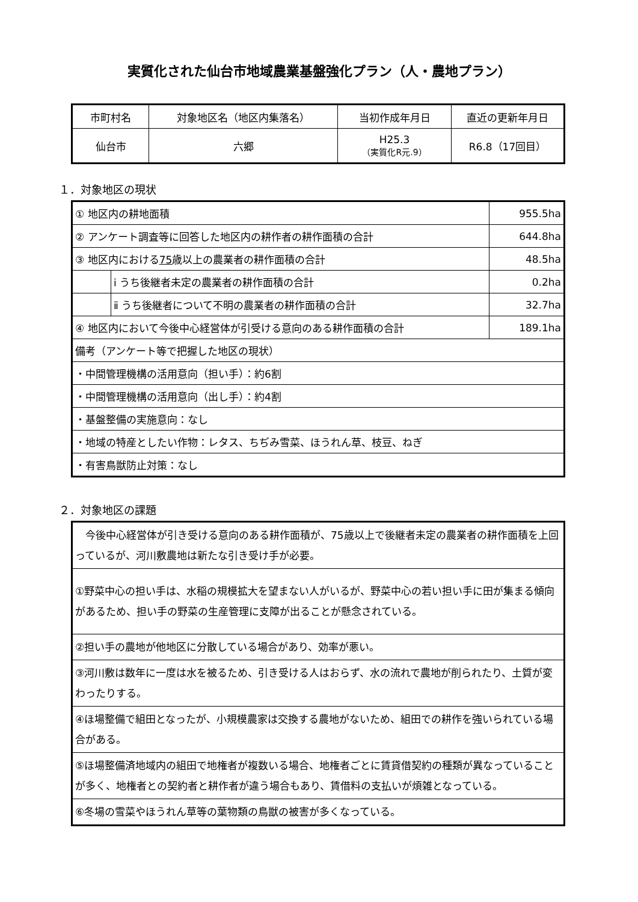実質化された仙台市地域農業基盤強化プラン（人・農地プラン）
| 市町村名 | 対象地区名（地区内集落名） | 当初作成年月日 | 直近の更新年月日 |
| --- | --- | --- | --- |
| 仙台市 | 六郷 | H25.3 （実質化R元.9） | R6.8（17回目） |
１．対象地区の現状
| ① 地区内の耕地面積 | | 955.5ha |
| ② アンケート調査等に回答した地区内の耕作者の耕作面積の合計 | | 644.8ha |
| ③ 地区内における 75 歳以上の農業者の耕作面積の合計 | | 48.5ha |
| | ⅰ うち後継者未定の農業者の耕作面積の合計 | 0.2ha |
| | ⅱ うち後継者について不明の農業者の耕作面積の合計 | 32.7ha |
| ④ 地区内において今後中心経営体が引受ける意向のある耕作面積の合計 | | 189.1ha |
| 備考（アンケート等で把握した地区の現状） | | |
| ・中間管理機構の活用意向（担い手）：約6割 | | |
| ・中間管理機構の活用意向（出し手）：約4割 | | |
| ・基盤整備の実施意向：なし | | |
| ・地域の特産としたい作物：レタス、ちぢみ雪菜、ほうれん草、枝豆、ねぎ | | |
| ・有害鳥獣防止対策：なし | | |
２．対象地区の課題
| 今後中心経営体が引き受ける意向のある耕作面積が、75歳以上で後継者未定の農業者の耕作面積を上回っているが、河川敷農地は新たな引き受け手が必要。 |
| ①野菜中心の担い手は、水稲の規模拡大を望まない人がいるが、野菜中心の若い担い手に田が集まる傾向があるため、担い手の野菜の生産管理に支障が出ることが懸念されている。 |
| ②担い手の農地が他地区に分散している場合があり、効率が悪い。 |
| ③河川敷は数年に一度は水を被るため、引き受ける人はおらず、水の流れで農地が削られたり、土質が変わったりする。 |
| ④ほ場整備で組田となったが、小規模農家は交換する農地がないため、組田での耕作を強いられている場合がある。 |
| ⑤ほ場整備済地域内の組田で地権者が複数いる場合、地権者ごとに賃貸借契約の種類が異なっていることが多く、地権者との契約者と耕作者が違う場合もあり、賃借料の支払いが煩雑となっている。 |
| ⑥冬場の雪菜やほうれん草等の葉物類の鳥獣の被害が多くなっている。 |